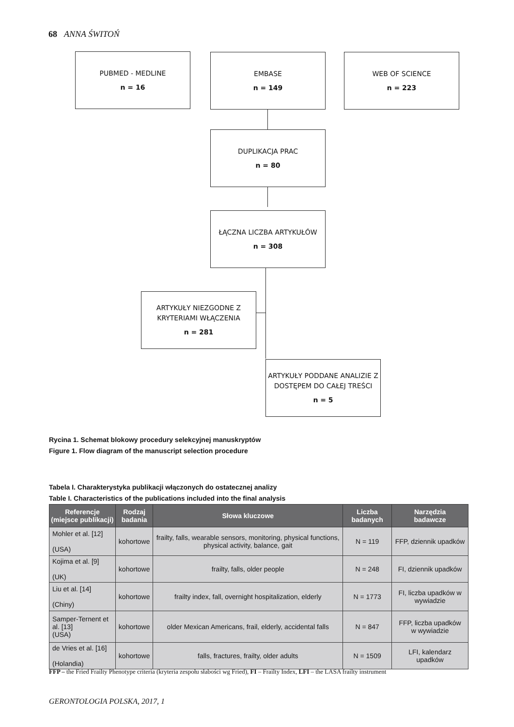68 ANNA ŚWITOŃ
PUBMED - MEDLINE
n = 16
EMBASE
n = 149
WEB OF SCIENCE
n = 223
DUPLIKACJA PRAC
n = 80
ŁĄCZNA LICZBA ARTYKUŁÓW
n = 308
ARTYKUŁY NIEZGODNE Z KRYTERIAMI WŁĄCZENIA
n = 281
ARTYKUŁY PODDANE ANALIZIE Z DOSTĘPEM DO CAŁEJ TREŚCI
n = 5
Rycina 1. Schemat blokowy procedury selekcyjnej manuskryptów
Figure 1. Flow diagram of the manuscript selection procedure
Tabela I. Charakterystyka publikacji włączonych do ostatecznej analizy
Table I. Characteristics of the publications included into the final analysis
| Referencje (miejsce publikacji) | Rodzaj badania | Słowa kluczowe | Liczba badanych | Narzędzia badawcze |
| --- | --- | --- | --- | --- |
| Mohler et al. [12] (USA) | kohortowe | frailty, falls, wearable sensors, monitoring, physical functions, physical activity, balance, gait | N = 119 | FFP, dziennik upadków |
| Kojima et al. [9] (UK) | kohortowe | frailty, falls, older people | N = 248 | FI, dziennik upadków |
| Liu et al. [14] (Chiny) | kohortowe | frailty index, fall, overnight hospitalization, elderly | N = 1773 | FI, liczba upadków w wywiadzie |
| Samper-Ternent et al. [13] (USA) | kohortowe | older Mexican Americans, frail, elderly, accidental falls | N = 847 | FFP, liczba upadków w wywiadzie |
| de Vries et al. [16] (Holandia) | kohortowe | falls, fractures, frailty, older adults | N = 1509 | LFI, kalendarz upadków |
FFP – the Fried Frailty Phenotype criteria (kryteria zespołu słabości wg Fried), FI – Frailty Index, LFI – the LASA frailty instrument
GERONTOLOGIA POLSKA, 2017, 1